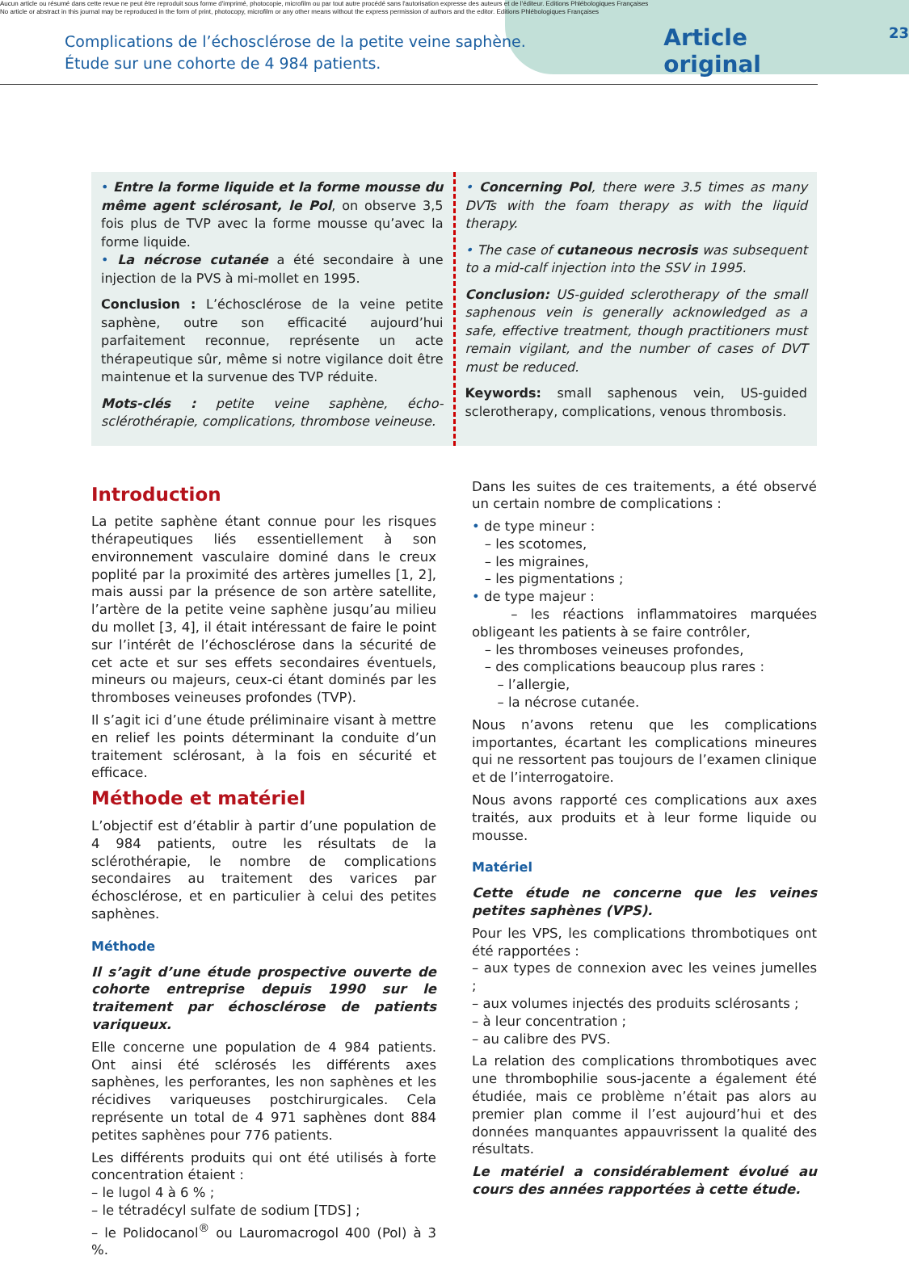Aucun article ou résumé dans cette revue ne peut être reproduit sous forme d'imprimé, photocopie, microfilm ou par tout autre procédé sans l'autorisation expresse des auteurs et de l'éditeur. Editions Phlébologiques Françaises
No article or abstract in this journal may be reproduced in the form of print, photocopy, microfilm or any other means without the express permission of authors and the editor. Editions Phlébologiques Françaises
Complications de l’échosclérose de la petite veine saphène.
Étude sur une cohorte de 4 984 patients.
Article original
23
• Entre la forme liquide et la forme mousse du même agent sclérosant, le Pol, on observe 3,5 fois plus de TVP avec la forme mousse qu’avec la forme liquide.
• La nécrose cutanée a été secondaire à une injection de la PVS à mi-mollet en 1995.
Conclusion : L’échosclérose de la veine petite saphène, outre son efficacité aujourd’hui parfaitement reconnue, représente un acte thérapeutique sûr, même si notre vigilance doit être maintenue et la survenue des TVP réduite.
Mots-clés : petite veine saphène, écho-sclérothérapie, complications, thrombose veineuse.
• Concerning Pol, there were 3.5 times as many DVTs with the foam therapy as with the liquid therapy.
• The case of cutaneous necrosis was subsequent to a mid-calf injection into the SSV in 1995.
Conclusion: US-guided sclerotherapy of the small saphenous vein is generally acknowledged as a safe, effective treatment, though practitioners must remain vigilant, and the number of cases of DVT must be reduced.
Keywords: small saphenous vein, US-guided sclerotherapy, complications, venous thrombosis.
Introduction
La petite saphène étant connue pour les risques thérapeutiques liés essentiellement à son environnement vasculaire dominé dans le creux poplité par la proximité des artères jumelles [1, 2], mais aussi par la présence de son artère satellite, l’artère de la petite veine saphène jusqu’au milieu du mollet [3, 4], il était intéressant de faire le point sur l’intérêt de l’échosclérose dans la sécurité de cet acte et sur ses effets secondaires éventuels, mineurs ou majeurs, ceux-ci étant dominés par les thromboses veineuses profondes (TVP).
Il s’agit ici d’une étude préliminaire visant à mettre en relief les points déterminant la conduite d’un traitement sclérosant, à la fois en sécurité et efficace.
Méthode et matériel
L’objectif est d’établir à partir d’une population de 4 984 patients, outre les résultats de la sclérothérapie, le nombre de complications secondaires au traitement des varices par échosclérose, et en particulier à celui des petites saphènes.
Méthode
Il s’agit d’une étude prospective ouverte de cohorte entreprise depuis 1990 sur le traitement par échosclérose de patients variqueux.
Elle concerne une population de 4 984 patients. Ont ainsi été sclérosés les différents axes saphènes, les perforantes, les non saphènes et les récidives variqueuses postchirurgicales. Cela représente un total de 4 971 saphènes dont 884 petites saphènes pour 776 patients.
Les différents produits qui ont été utilisés à forte concentration étaient :
– le lugol 4 à 6 % ;
– le tétradécyl sulfate de sodium [TDS] ;
– le Polidocanol<sup>®</sup> ou Lauromacrogol 400 (Pol) à 3 %.
Dans les suites de ces traitements, a été observé un certain nombre de complications :
• de type mineur :
– les scotomes,
– les migraines,
– les pigmentations ;
• de type majeur :
– les réactions inflammatoires marquées obligeant les patients à se faire contrôler,
– les thromboses veineuses profondes,
– des complications beaucoup plus rares :
– l’allergie,
– la nécrose cutanée.
Nous n’avons retenu que les complications importantes, écartant les complications mineures qui ne ressortent pas toujours de l’examen clinique et de l’interrogatoire.
Nous avons rapporté ces complications aux axes traités, aux produits et à leur forme liquide ou mousse.
Matériel
Cette étude ne concerne que les veines petites saphènes (VPS).
Pour les VPS, les complications thrombotiques ont été rapportées :
– aux types de connexion avec les veines jumelles ;
– aux volumes injectés des produits sclérosants ;
– à leur concentration ;
– au calibre des PVS.
La relation des complications thrombotiques avec une thrombophilie sous-jacente a également été étudiée, mais ce problème n’était pas alors au premier plan comme il l’est aujourd’hui et des données manquantes appauvrissent la qualité des résultats.
Le matériel a considérablement évolué au cours des années rapportées à cette étude.